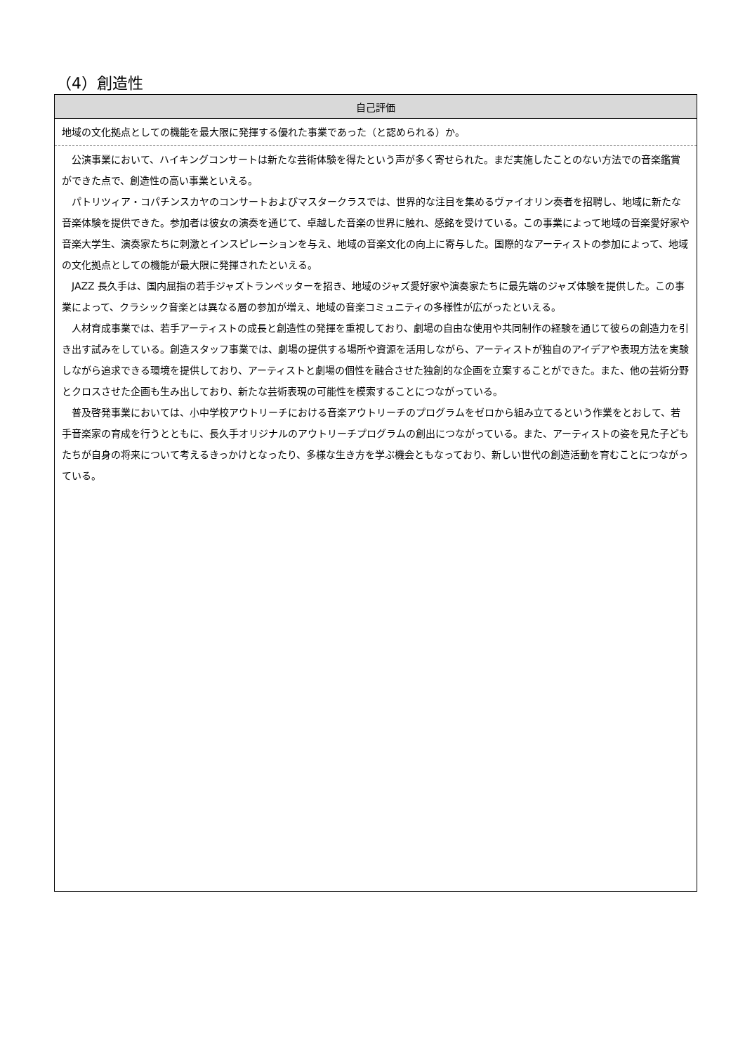（4）創造性
| 自己評価 |
| --- |
| 地域の文化拠点としての機能を最大限に発揮する優れた事業であった（と認められる）か。 |
| 公演事業において、ハイキングコンサートは新たな芸術体験を得たという声が多く寄せられた。まだ実施したことのない方法での音楽鑑賞ができた点で、創造性の高い事業といえる。 パトリツィア・コパチンスカヤのコンサートおよびマスタークラスでは、世界的な注目を集めるヴァイオリン奏者を招聘し、地域に新たな音楽体験を提供できた。参加者は彼女の演奏を通じて、卓越した音楽の世界に触れ、感銘を受けている。この事業によって地域の音楽愛好家や音楽大学生、演奏家たちに刺激とインスピレーションを与え、地域の音楽文化の向上に寄与した。国際的なアーティストの参加によって、地域の文化拠点としての機能が最大限に発揮されたといえる。 JAZZ 長久手は、国内屈指の若手ジャズトランペッターを招き、地域のジャズ愛好家や演奏家たちに最先端のジャズ体験を提供した。この事業によって、クラシック音楽とは異なる層の参加が増え、地域の音楽コミュニティの多様性が広がったといえる。 人材育成事業では、若手アーティストの成長と創造性の発揮を重視しており、劇場の自由な使用や共同制作の経験を通じて彼らの創造力を引き出す試みをしている。創造スタッフ事業では、劇場の提供する場所や資源を活用しながら、アーティストが独自のアイデアや表現方法を実験しながら追求できる環境を提供しており、アーティストと劇場の個性を融合させた独創的な企画を立案することができた。また、他の芸術分野とクロスさせた企画も生み出しており、新たな芸術表現の可能性を模索することにつながっている。 普及啓発事業においては、小中学校アウトリーチにおける音楽アウトリーチのプログラムをゼロから組み立てるという作業をとおして、若手音楽家の育成を行うとともに、長久手オリジナルのアウトリーチプログラムの創出につながっている。また、アーティストの姿を見た子どもたちが自身の将来について考えるきっかけとなったり、多様な生き方を学ぶ機会ともなっており、新しい世代の創造活動を育むことにつながっている。 |